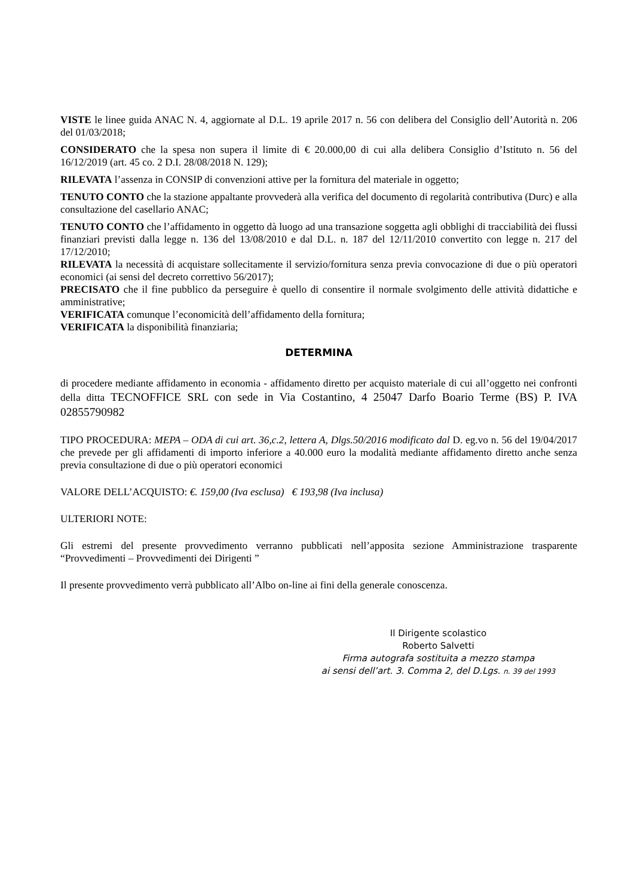VISTE le linee guida ANAC N. 4, aggiornate al D.L. 19 aprile 2017 n. 56 con delibera del Consiglio dell’Autorità n. 206 del 01/03/2018;
CONSIDERATO che la spesa non supera il limite di € 20.000,00 di cui alla delibera Consiglio d’Istituto n. 56 del 16/12/2019 (art. 45 co. 2 D.I. 28/08/2018 N. 129);
RILEVATA l’assenza in CONSIP di convenzioni attive per la fornitura del materiale in oggetto;
TENUTO CONTO che la stazione appaltante provvederà alla verifica del documento di regolarità contributiva (Durc) e alla consultazione del casellario ANAC;
TENUTO CONTO che l’affidamento in oggetto dà luogo ad una transazione soggetta agli obblighi di tracciabilità dei flussi finanziari previsti dalla legge n. 136 del 13/08/2010 e dal D.L. n. 187 del 12/11/2010 convertito con legge n. 217 del 17/12/2010;
RILEVATA la necessità di acquistare sollecitamente il servizio/fornitura senza previa convocazione di due o più operatori economici (ai sensi del decreto correttivo 56/2017);
PRECISATO che il fine pubblico da perseguire è quello di consentire il normale svolgimento delle attività didattiche e amministrative;
VERIFICATA comunque l’economicità dell’affidamento della fornitura;
VERIFICATA la disponibilità finanziaria;
DETERMINA
di procedere mediante affidamento in economia - affidamento diretto per acquisto materiale di cui all’oggetto nei confronti della ditta TECNOFFICE SRL con sede in Via Costantino, 4 25047 Darfo Boario Terme (BS) P. IVA 02855790982
TIPO PROCEDURA: MEPA – ODA di cui art. 36,c.2, lettera A, Dlgs.50/2016 modificato dal D. eg.vo n. 56 del 19/04/2017 che prevede per gli affidamenti di importo inferiore a 40.000 euro la modalità mediante affidamento diretto anche senza previa consultazione di due o più operatori economici
VALORE DELL’ACQUISTO: €. 159,00 (Iva esclusa) € 193,98 (Iva inclusa)
ULTERIORI NOTE:
Gli estremi del presente provvedimento verranno pubblicati nell’apposita sezione Amministrazione trasparente “Provvedimenti – Provvedimenti dei Dirigenti ”
Il presente provvedimento verrà pubblicato all’Albo on-line ai fini della generale conoscenza.
Il Dirigente scolastico
Roberto Salvetti
Firma autografa sostituita a mezzo stampa
ai sensi dell’art. 3. Comma 2, del D.Lgs. n. 39 del 1993